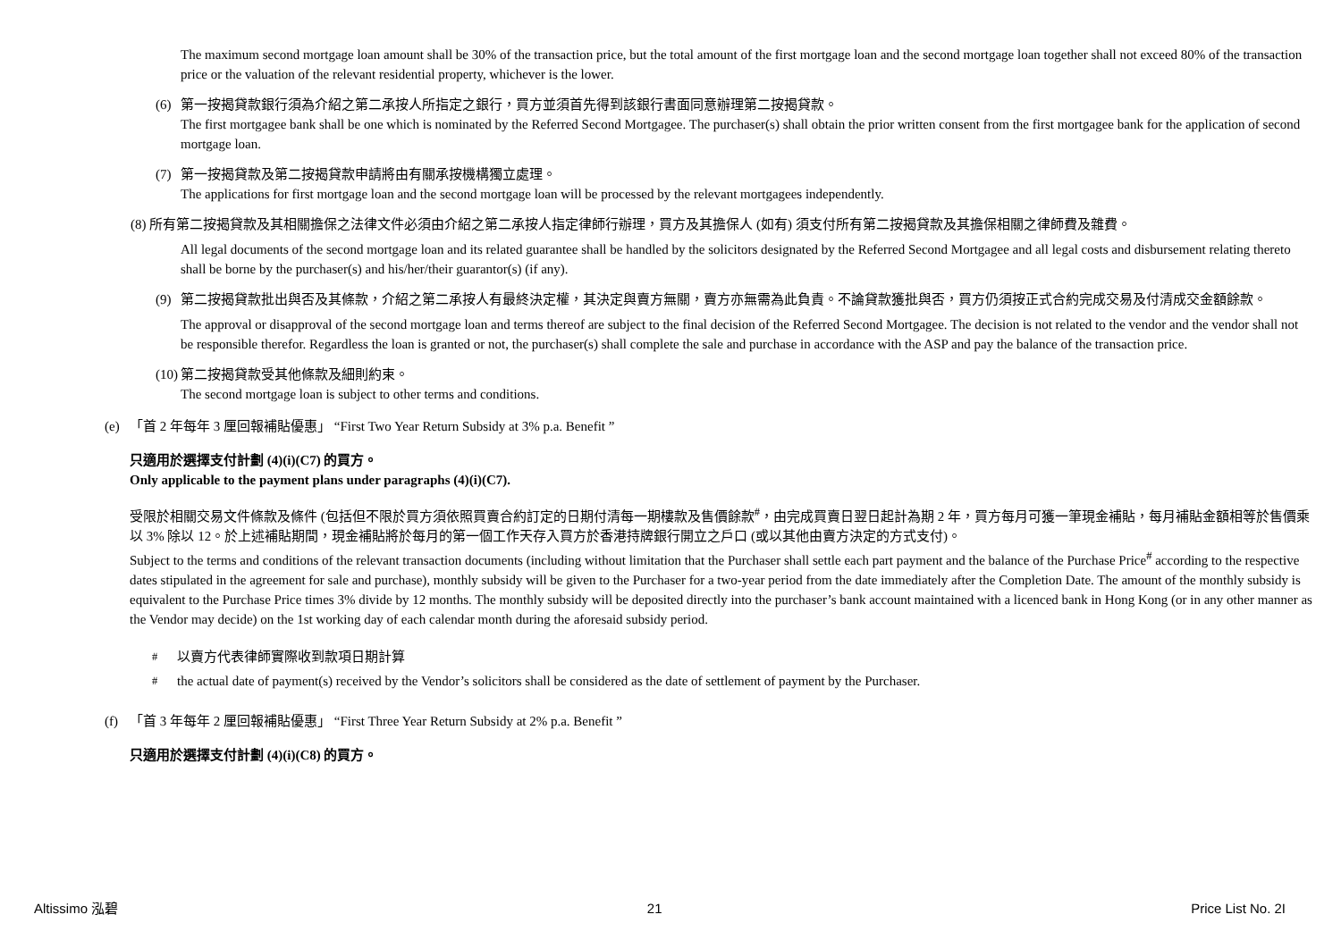The maximum second mortgage loan amount shall be 30% of the transaction price, but the total amount of the first mortgage loan and the second mortgage loan together shall not exceed 80% of the transaction price or the valuation of the relevant residential property, whichever is the lower.
(6) 第一按揭貸款銀行須為介紹之第二承按人所指定之銀行，買方並須首先得到該銀行書面同意辦理第二按揭貸款。
The first mortgagee bank shall be one which is nominated by the Referred Second Mortgagee. The purchaser(s) shall obtain the prior written consent from the first mortgagee bank for the application of second mortgage loan.
(7) 第一按揭貸款及第二按揭貸款申請將由有關承按機構獨立處理。
The applications for first mortgage loan and the second mortgage loan will be processed by the relevant mortgagees independently.
(8) 所有第二按揭貸款及其相關擔保之法律文件必須由介紹之第二承按人指定律師行辦理，買方及其擔保人 (如有) 須支付所有第二按揭貸款及其擔保相關之律師費及雜費。
All legal documents of the second mortgage loan and its related guarantee shall be handled by the solicitors designated by the Referred Second Mortgagee and all legal costs and disbursement relating thereto shall be borne by the purchaser(s) and his/her/their guarantor(s) (if any).
(9) 第二按揭貸款批出與否及其條款，介紹之第二承按人有最終決定權，其決定與賣方無關，賣方亦無需為此負責。不論貸款獲批與否，買方仍須按正式合約完成交易及付清成交金額餘款。
The approval or disapproval of the second mortgage loan and terms thereof are subject to the final decision of the Referred Second Mortgagee. The decision is not related to the vendor and the vendor shall not be responsible therefor. Regardless the loan is granted or not, the purchaser(s) shall complete the sale and purchase in accordance with the ASP and pay the balance of the transaction price.
(10)
第二按揭貸款受其他條款及細則約束。
The second mortgage loan is subject to other terms and conditions.
(e) 「首 2 年每年 3 厘回報補貼優惠」 “First Two Year Return Subsidy at 3% p.a. Benefit ”
只適用於選擇支付計劃 (4)(i)(C7) 的買方。
Only applicable to the payment plans under paragraphs (4)(i)(C7).
受限於相關交易文件條款及條件 (包括但不限於買方須依照買賣合約訂定的日期付清每一期樓款及售價餘款<sup>#</sup>，由完成買賣日翌日起計為期 2 年，買方每月可獲一筆現金補貼，每月補貼金額相等於售價乘以 3% 除以 12。於上述補貼期間，現金補貼將於每月的第一個工作天存入買方於香港持牌銀行開立之戶口 (或以其他由賣方決定的方式支付)。
Subject to the terms and conditions of the relevant transaction documents (including without limitation that the Purchaser shall settle each part payment and the balance of the Purchase Price<sup>#</sup> according to the respective dates stipulated in the agreement for sale and purchase), monthly subsidy will be given to the Purchaser for a two-year period from the date immediately after the Completion Date. The amount of the monthly subsidy is equivalent to the Purchase Price times 3% divide by 12 months. The monthly subsidy will be deposited directly into the purchaser’s bank account maintained with a licenced bank in Hong Kong (or in any other manner as the Vendor may decide) on the 1st working day of each calendar month during the aforesaid subsidy period.
<sup>#</sup> 以賣方代表律師實際收到款項日期計算
<sup>#</sup> the actual date of payment(s) received by the Vendor’s solicitors shall be considered as the date of settlement of payment by the Purchaser.
(f) 「首 3 年每年 2 厘回報補貼優惠」 “First Three Year Return Subsidy at 2% p.a. Benefit ”
只適用於選擇支付計劃 (4)(i)(C8) 的買方。
Altissimo 泓碧 21 Price List No. 2I